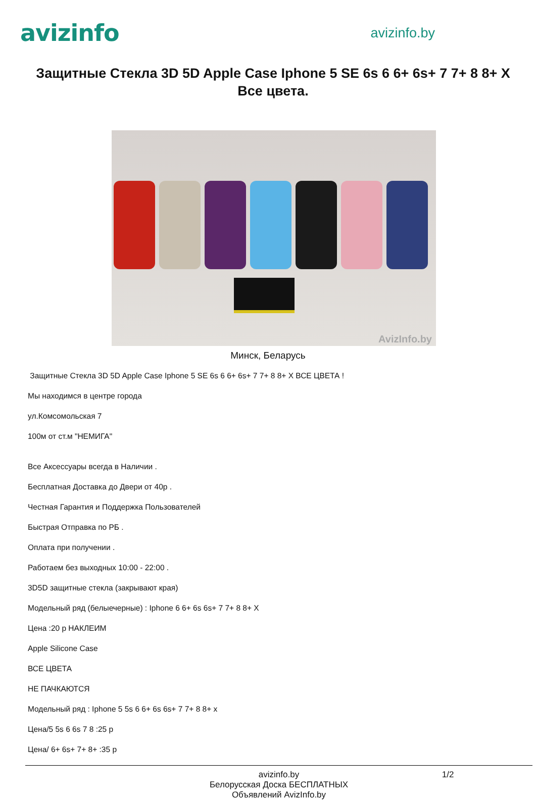avizinfo
avizinfo.by
Защитные Стекла 3D 5D Apple Case Iphone 5 SE 6s 6 6+ 6s+ 7 7+ 8 8+ X Все цвета.
AvizInfo.by
Минск, Беларусь
Защитные Стекла 3D 5D Apple Case Iphone 5 SE 6s 6 6+ 6s+ 7 7+ 8 8+ X ВСЕ ЦВЕТА !
Мы находимся в центре города
ул.Комсомольская 7
100м от ст.м "НЕМИГА"
Все Аксессуары всегда в Наличии .
Бесплатная Доставка до Двери от 40р .
Честная Гарантия и Поддержка Пользователей
Быстрая Отправка по РБ .
Оплата при получении .
Работаем без выходных 10:00 - 22:00 .
3D5D защитные стекла (закрывают края)
Модельный ряд (белыечерные) : Iphone 6 6+ 6s 6s+ 7 7+ 8 8+ X
Цена :20 р НАКЛЕИМ
Apple Silicone Case
ВСЕ ЦВЕТА
НЕ ПАЧКАЮТСЯ
Модельный ряд : Iphone 5 5s 6 6+ 6s 6s+ 7 7+ 8 8+ x
Цена/5 5s 6 6s 7 8 :25 р
Цена/ 6+ 6s+ 7+ 8+ :35 р
avizinfo.by
Белорусская Доска БЕСПЛАТНЫХ Объявлений AvizInfo.by
1/2